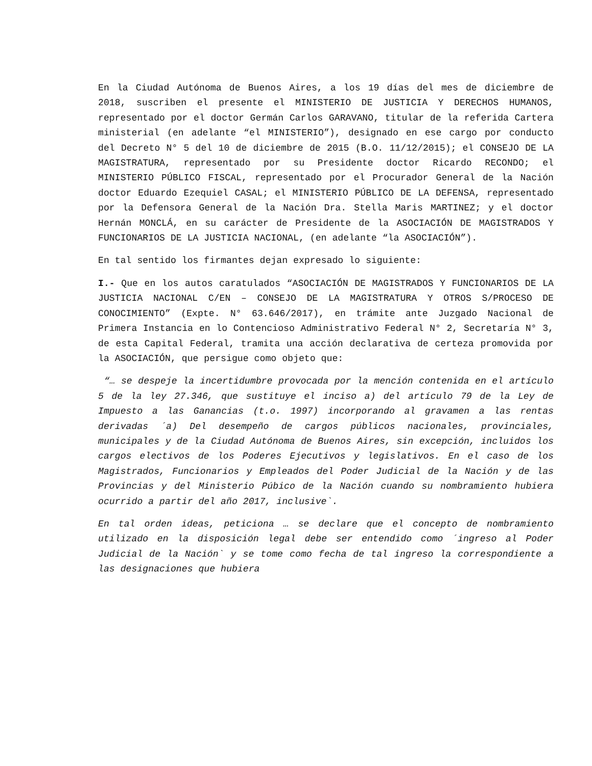En la Ciudad Autónoma de Buenos Aires, a los 19 días del mes de diciembre de 2018, suscriben el presente el MINISTERIO DE JUSTICIA Y DERECHOS HUMANOS, representado por el doctor Germán Carlos GARAVANO, titular de la referida Cartera ministerial (en adelante “el MINISTERIO”), designado en ese cargo por conducto del Decreto N° 5 del 10 de diciembre de 2015 (B.O. 11/12/2015); el CONSEJO DE LA MAGISTRATURA, representado por su Presidente doctor Ricardo RECONDO; el MINISTERIO PÚBLICO FISCAL, representado por el Procurador General de la Nación doctor Eduardo Ezequiel CASAL; el MINISTERIO PÚBLICO DE LA DEFENSA, representado por la Defensora General de la Nación Dra. Stella Maris MARTINEZ; y el doctor Hernán MONCLÁ, en su carácter de Presidente de la ASOCIACIÓN DE MAGISTRADOS Y FUNCIONARIOS DE LA JUSTICIA NACIONAL, (en adelante “la ASOCIACIÓN”).
En tal sentido los firmantes dejan expresado lo siguiente:
I.- Que en los autos caratulados “ASOCIACIÓN DE MAGISTRADOS Y FUNCIONARIOS DE LA JUSTICIA NACIONAL C/EN – CONSEJO DE LA MAGISTRATURA Y OTROS S/PROCESO DE CONOCIMIENTO” (Expte. N° 63.646/2017), en trámite ante Juzgado Nacional de Primera Instancia en lo Contencioso Administrativo Federal N° 2, Secretaría N° 3, de esta Capital Federal, tramita una acción declarativa de certeza promovida por la ASOCIACIÓN, que persigue como objeto que:
“… se despeje la incertidumbre provocada por la mención contenida en el artículo 5 de la ley 27.346, que sustituye el inciso a) del artículo 79 de la Ley de Impuesto a las Ganancias (t.o. 1997) incorporando al gravamen a las rentas derivadas ´a) Del desempeño de cargos públicos nacionales, provinciales, municipales y de la Ciudad Autónoma de Buenos Aires, sin excepción, incluidos los cargos electivos de los Poderes Ejecutivos y legislativos. En el caso de los Magistrados, Funcionarios y Empleados del Poder Judicial de la Nación y de las Provincias y del Ministerio Púbico de la Nación cuando su nombramiento hubiera ocurrido a partir del año 2017, inclusive`.
En tal orden ideas, peticiona … se declare que el concepto de nombramiento utilizado en la disposición legal debe ser entendido como ´ingreso al Poder Judicial de la Nación` y se tome como fecha de tal ingreso la correspondiente a las designaciones que hubiera